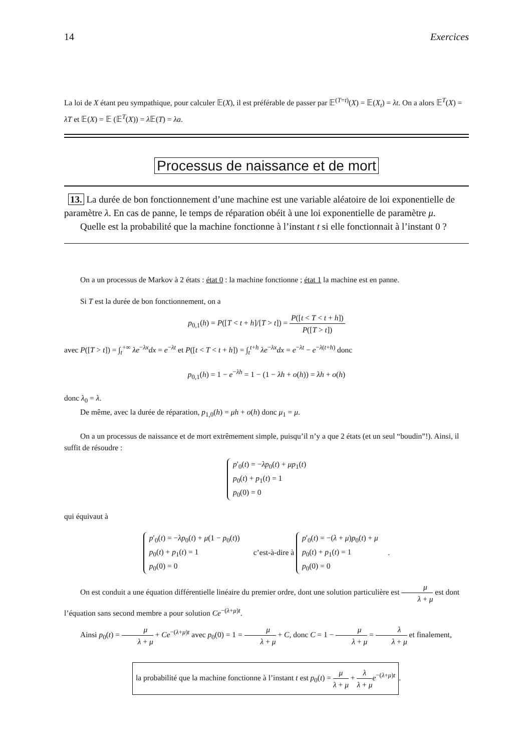14 Exercices
La loi de X étant peu sympathique, pour calculer 𝔼(X), il est préférable de passer par 𝔼<sup>(T=t)</sup>(X) = 𝔼(X<sub>t</sub>) = λt. On a alors 𝔼<sup>T</sup>(X) = λT et 𝔼(X) = 𝔼 (𝔼<sup>T</sup>(X)) = λ 𝔼(T) = λa.
Processus de naissance et de mort
13. La durée de bon fonctionnement d’une machine est une variable aléatoire de loi exponentielle de paramètre λ. En cas de panne, le temps de réparation obéit à une loi exponentielle de paramètre μ.
Quelle est la probabilité que la machine fonctionne à l’instant t si elle fonctionnait à l’instant 0 ?
On a un processus de Markov à 2 états : état 0 : la machine fonctionne ; état 1 la machine est en panne.
Si T est la durée de bon fonctionnement, on a
p<sub>0,1</sub>(h) = P([T < t + h]/[T > t]) = P([t < T < t + h]) P([T > t])
avec P([T > t]) = ∫<sub>t</sub><sup>+∞</sup> λe<sup>−λx</sup>dx = e<sup>−λt</sup> et P([t < T < t + h]) = ∫<sub>t</sub><sup>t+h</sup> λe<sup>−λx</sup>dx = e<sup>−λt</sup> − e<sup>−λ(t+h)</sup> donc
p<sub>0,1</sub>(h) = 1 − e<sup>−λh</sup> = 1 − (1 − λh + o(h)) = λh + o(h)
donc λ<sub>0</sub> = λ.
De même, avec la durée de réparation, p<sub>1,0</sub>(h) = μh + o(h) donc μ<sub>1</sub> = μ.
On a un processus de naissance et de mort extrêmement simple, puisqu’il n’y a que 2 états (et un seul “boudin”!). Ainsi, il suffit de résoudre :
p′<sub>0</sub>(t) = −λp<sub>0</sub>(t) + μp<sub>1</sub>(t)
p<sub>0</sub>(t) + p<sub>1</sub>(t) = 1
p<sub>0</sub>(0) = 0
qui équivaut à
p′<sub>0</sub>(t) = −λp<sub>0</sub>(t) + μ(1 − p<sub>0</sub>(t))
p<sub>0</sub>(t) + p<sub>1</sub>(t) = 1
p<sub>0</sub>(0) = 0 c’est-à-dire à p′<sub>0</sub>(t) = −(λ + μ)p<sub>0</sub>(t) + μ
p<sub>0</sub>(t) + p<sub>1</sub>(t) = 1
p<sub>0</sub>(0) = 0 .
On est conduit a une équation différentielle linéaire du premier ordre, dont une solution particulière est μ λ + μ est dont l’équation sans second membre a pour solution Ce<sup>−(λ+μ)t</sup>.
Ainsi p<sub>0</sub>(t) = μ λ + μ + Ce<sup>−(λ+μ)t</sup> avec p<sub>0</sub>(0) = 1 = μ λ + μ + C, donc C = 1 − μ λ + μ = λ λ + μ et finalement,
la probabilité que la machine fonctionne à l’instant t est p<sub>0</sub>(t) = μ λ + μ + λ λ + μ e<sup>−(λ+μ)t</sup>.